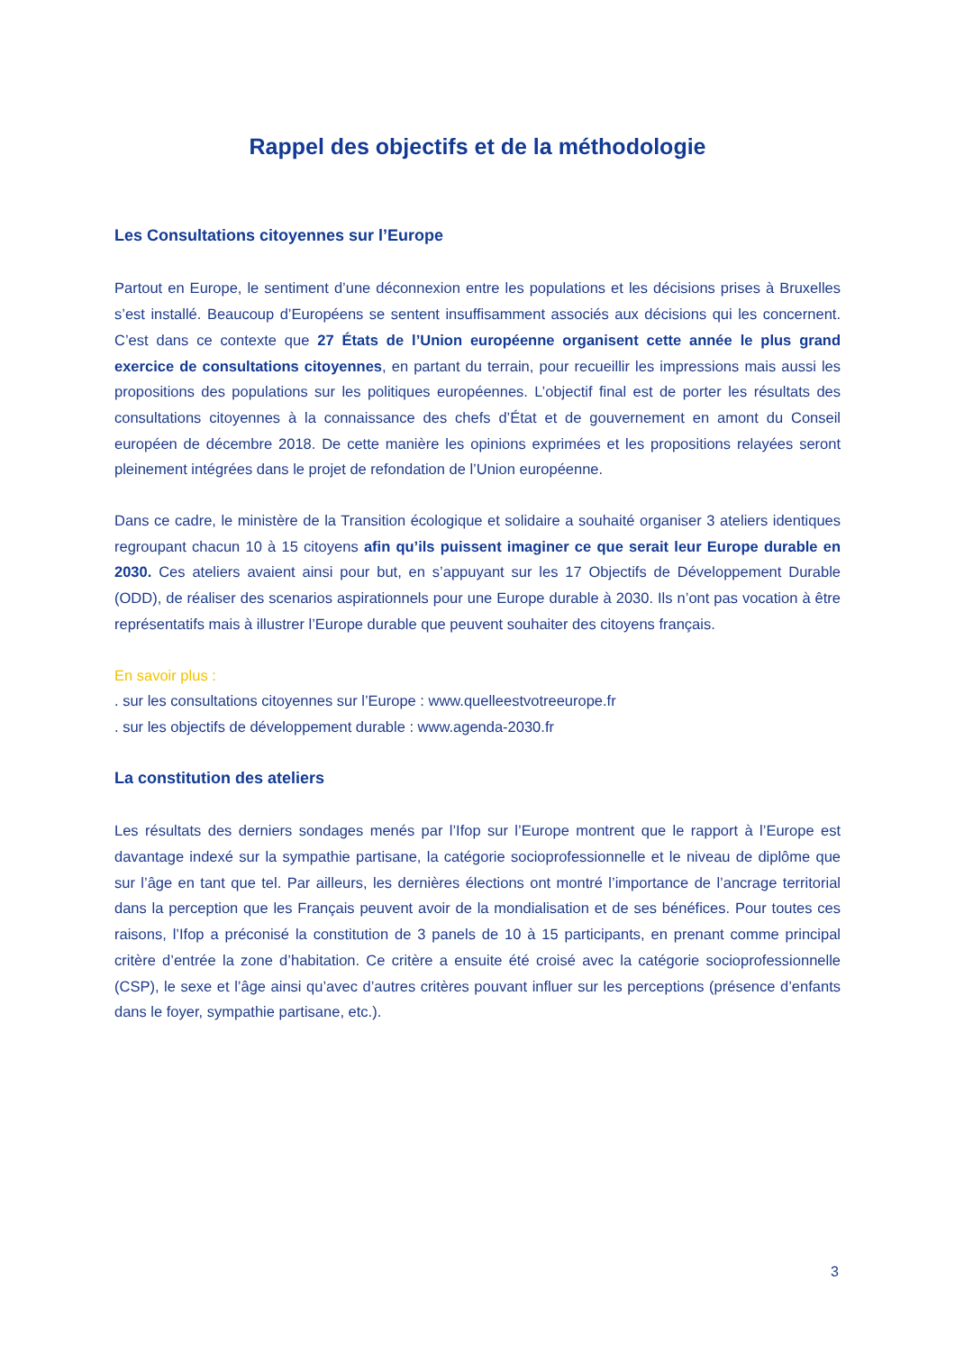Rappel des objectifs et de la méthodologie
Les Consultations citoyennes sur l’Europe
Partout en Europe, le sentiment d’une déconnexion entre les populations et les décisions prises à Bruxelles s’est installé. Beaucoup d’Européens se sentent insuffisamment associés aux décisions qui les concernent. C’est dans ce contexte que 27 États de l’Union européenne organisent cette année le plus grand exercice de consultations citoyennes, en partant du terrain, pour recueillir les impressions mais aussi les propositions des populations sur les politiques européennes. L’objectif final est de porter les résultats des consultations citoyennes à la connaissance des chefs d’État et de gouvernement en amont du Conseil européen de décembre 2018. De cette manière les opinions exprimées et les propositions relayées seront pleinement intégrées dans le projet de refondation de l’Union européenne.
Dans ce cadre, le ministère de la Transition écologique et solidaire a souhaité organiser 3 ateliers identiques regroupant chacun 10 à 15 citoyens afin qu’ils puissent imaginer ce que serait leur Europe durable en 2030. Ces ateliers avaient ainsi pour but, en s’appuyant sur les 17 Objectifs de Développement Durable (ODD), de réaliser des scenarios aspirationnels pour une Europe durable à 2030. Ils n’ont pas vocation à être représentatifs mais à illustrer l’Europe durable que peuvent souhaiter des citoyens français.
En savoir plus :
. sur les consultations citoyennes sur l’Europe : www.quelleestvotreeurope.fr
. sur les objectifs de développement durable : www.agenda-2030.fr
La constitution des ateliers
Les résultats des derniers sondages menés par l’Ifop sur l’Europe montrent que le rapport à l’Europe est davantage indexé sur la sympathie partisane, la catégorie socioprofessionnelle et le niveau de diplôme que sur l’âge en tant que tel. Par ailleurs, les dernières élections ont montré l’importance de l’ancrage territorial dans la perception que les Français peuvent avoir de la mondialisation et de ses bénéfices. Pour toutes ces raisons, l’Ifop a préconisé la constitution de 3 panels de 10 à 15 participants, en prenant comme principal critère d’entrée la zone d’habitation. Ce critère a ensuite été croisé avec la catégorie socioprofessionnelle (CSP), le sexe et l’âge ainsi qu’avec d’autres critères pouvant influer sur les perceptions (présence d’enfants dans le foyer, sympathie partisane, etc.).
3